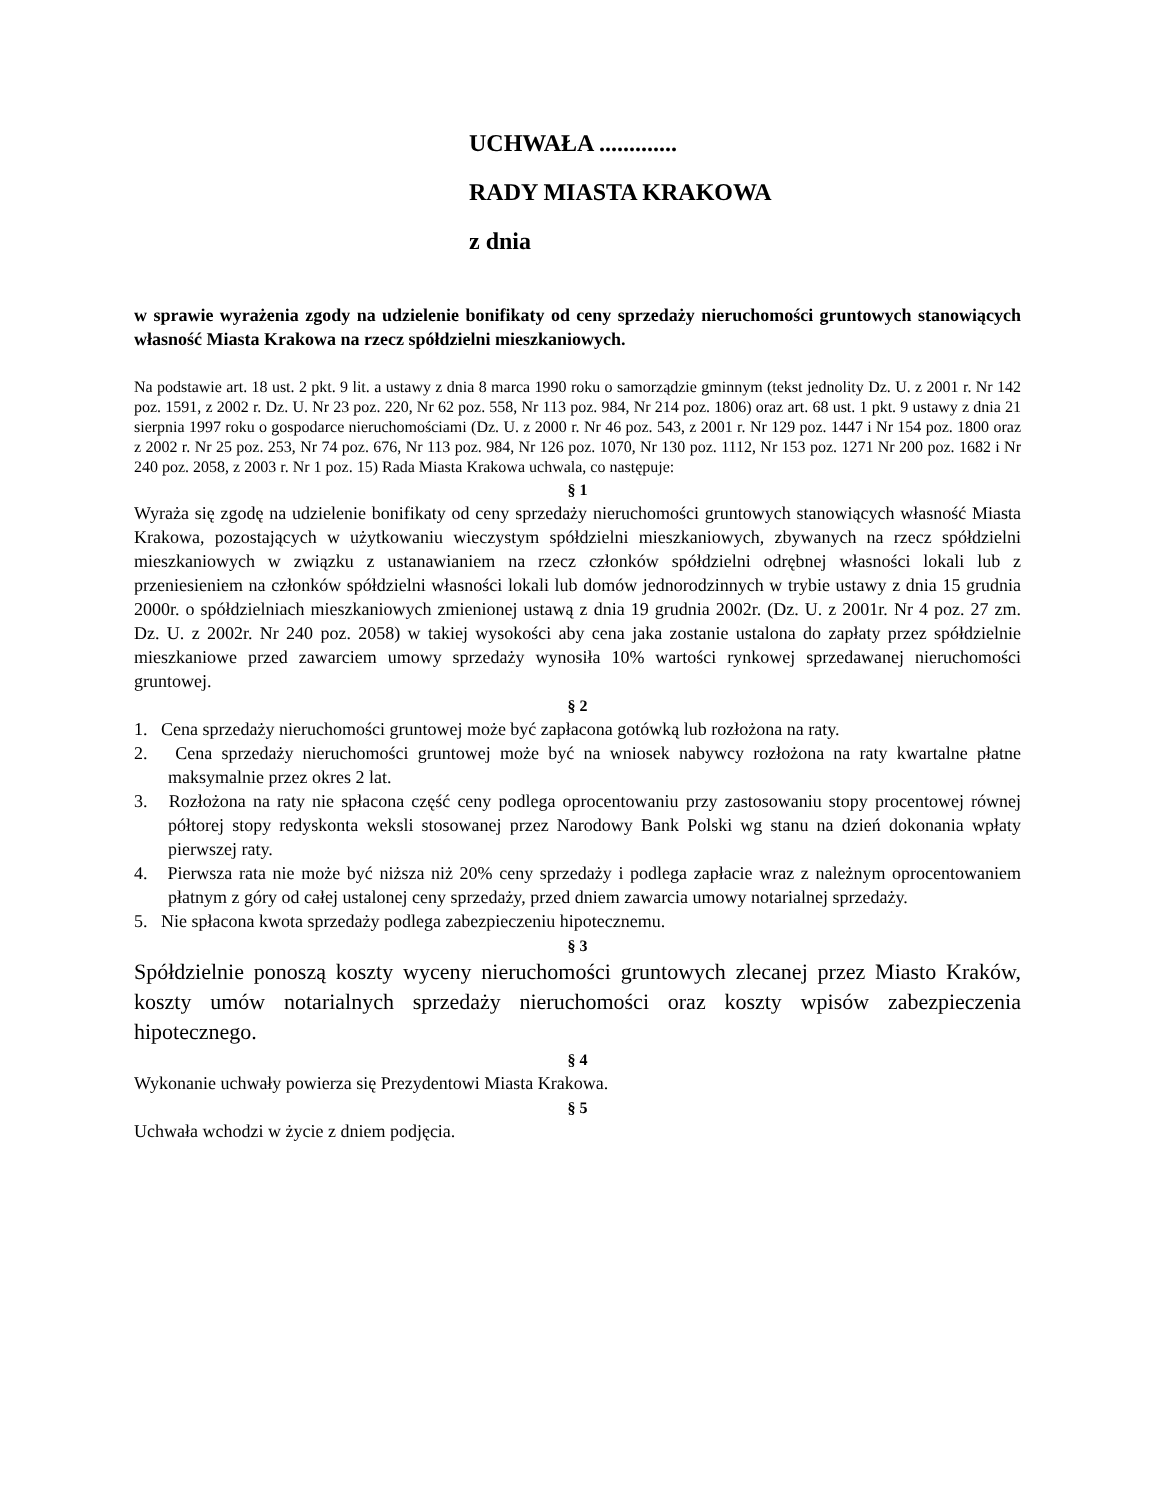UCHWAŁA .............
RADY MIASTA KRAKOWA
z dnia
w sprawie wyrażenia zgody na udzielenie bonifikaty od ceny sprzedaży nieruchomości gruntowych stanowiących własność Miasta Krakowa na rzecz spółdzielni mieszkaniowych.
Na podstawie art. 18 ust. 2 pkt. 9 lit. a ustawy z dnia 8 marca 1990 roku o samorządzie gminnym (tekst jednolity Dz. U. z 2001 r. Nr 142 poz. 1591, z 2002 r. Dz. U. Nr 23 poz. 220, Nr 62 poz. 558, Nr 113 poz. 984, Nr 214 poz. 1806) oraz art. 68 ust. 1 pkt. 9 ustawy z dnia 21 sierpnia 1997 roku o gospodarce nieruchomościami (Dz. U. z 2000 r. Nr 46 poz. 543, z 2001 r. Nr 129 poz. 1447 i Nr 154 poz. 1800 oraz z 2002 r. Nr 25 poz. 253, Nr 74 poz. 676, Nr 113 poz. 984, Nr 126 poz. 1070, Nr 130 poz. 1112, Nr 153 poz. 1271 Nr 200 poz. 1682 i Nr 240 poz. 2058, z 2003 r. Nr 1 poz. 15) Rada Miasta Krakowa uchwala, co następuje:
§ 1
Wyraża się zgodę na udzielenie bonifikaty od ceny sprzedaży nieruchomości gruntowych stanowiących własność Miasta Krakowa, pozostających w użytkowaniu wieczystym spółdzielni mieszkaniowych, zbywanych na rzecz spółdzielni mieszkaniowych w związku z ustanawianiem na rzecz członków spółdzielni odrębnej własności lokali lub z przeniesieniem na członków spółdzielni własności lokali lub domów jednorodzinnych w trybie ustawy z dnia 15 grudnia 2000r. o spółdzielniach mieszkaniowych zmienionej ustawą z dnia 19 grudnia 2002r. (Dz. U. z 2001r. Nr 4 poz. 27 zm. Dz. U. z 2002r. Nr 240 poz. 2058) w takiej wysokości aby cena jaka zostanie ustalona do zapłaty przez spółdzielnie mieszkaniowe przed zawarciem umowy sprzedaży wynosiła 10% wartości rynkowej sprzedawanej nieruchomości gruntowej.
§ 2
1. Cena sprzedaży nieruchomości gruntowej może być zapłacona gotówką lub rozłożona na raty.
2. Cena sprzedaży nieruchomości gruntowej może być na wniosek nabywcy rozłożona na raty kwartalne płatne maksymalnie przez okres 2 lat.
3. Rozłożona na raty nie spłacona część ceny podlega oprocentowaniu przy zastosowaniu stopy procentowej równej półtorej stopy redyskonta weksli stosowanej przez Narodowy Bank Polski wg stanu na dzień dokonania wpłaty pierwszej raty.
4. Pierwsza rata nie może być niższa niż 20% ceny sprzedaży i podlega zapłacie wraz z należnym oprocentowaniem płatnym z góry od całej ustalonej ceny sprzedaży, przed dniem zawarcia umowy notarialnej sprzedaży.
5. Nie spłacona kwota sprzedaży podlega zabezpieczeniu hipotecznemu.
§ 3
Spółdzielnie ponoszą koszty wyceny nieruchomości gruntowych zlecanej przez Miasto Kraków, koszty umów notarialnych sprzedaży nieruchomości oraz koszty wpisów zabezpieczenia hipotecznego.
§ 4
Wykonanie uchwały powierza się Prezydentowi Miasta Krakowa.
§ 5
Uchwała wchodzi w życie z dniem podjęcia.